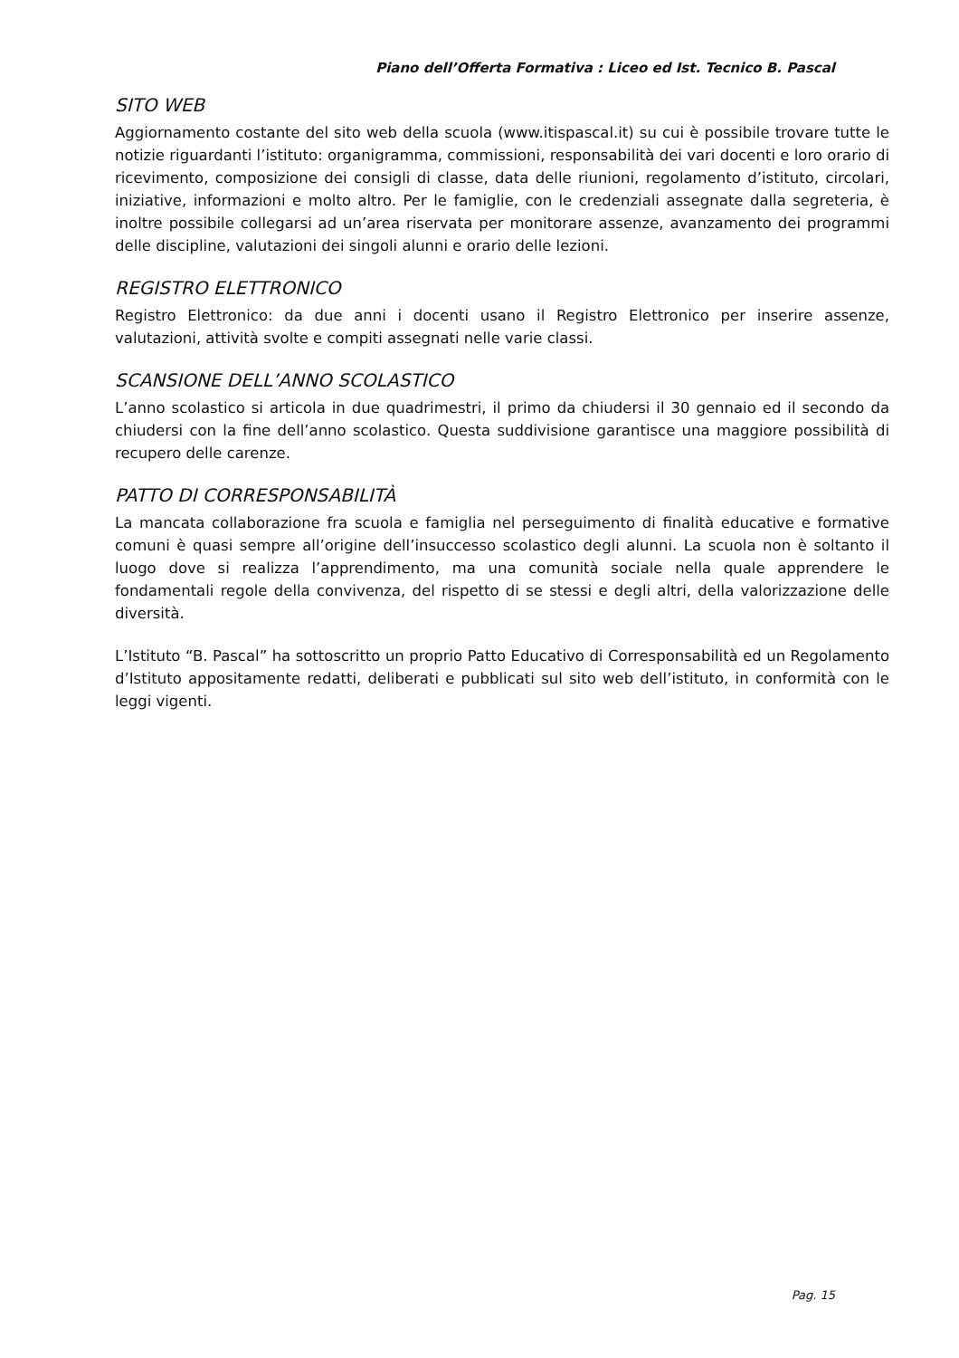Piano dell’Offerta Formativa : Liceo ed Ist. Tecnico B. Pascal
SITO WEB
Aggiornamento costante del sito web della scuola (www.itispascal.it) su cui è possibile trovare tutte le notizie riguardanti l’istituto: organigramma, commissioni, responsabilità dei vari docenti e loro orario di ricevimento, composizione dei consigli di classe, data delle riunioni, regolamento d’istituto, circolari, iniziative, informazioni e molto altro. Per le famiglie, con le credenziali assegnate dalla segreteria, è inoltre possibile collegarsi ad un’area riservata per monitorare assenze, avanzamento dei programmi delle discipline, valutazioni dei singoli alunni e orario delle lezioni.
REGISTRO ELETTRONICO
Registro Elettronico: da due anni i docenti usano il Registro Elettronico per inserire assenze, valutazioni, attività svolte e compiti assegnati nelle varie classi.
SCANSIONE DELL’ANNO SCOLASTICO
L’anno scolastico si articola in due quadrimestri, il primo da chiudersi il 30 gennaio ed il secondo da chiudersi con la fine dell’anno scolastico. Questa suddivisione garantisce una maggiore possibilità di recupero delle carenze.
PATTO DI CORRESPONSABILITÀ
La mancata collaborazione fra scuola e famiglia nel perseguimento di finalità educative e formative comuni è quasi sempre all’origine dell’insuccesso scolastico degli alunni. La scuola non è soltanto il luogo dove si realizza l’apprendimento, ma una comunità sociale nella quale apprendere le fondamentali regole della convivenza, del rispetto di se stessi e degli altri, della valorizzazione delle diversità.
L’Istituto “B. Pascal” ha sottoscritto un proprio Patto Educativo di Corresponsabilità ed un Regolamento d’Istituto appositamente redatti, deliberati e pubblicati sul sito web dell’istituto, in conformità con le leggi vigenti.
Pag. 15